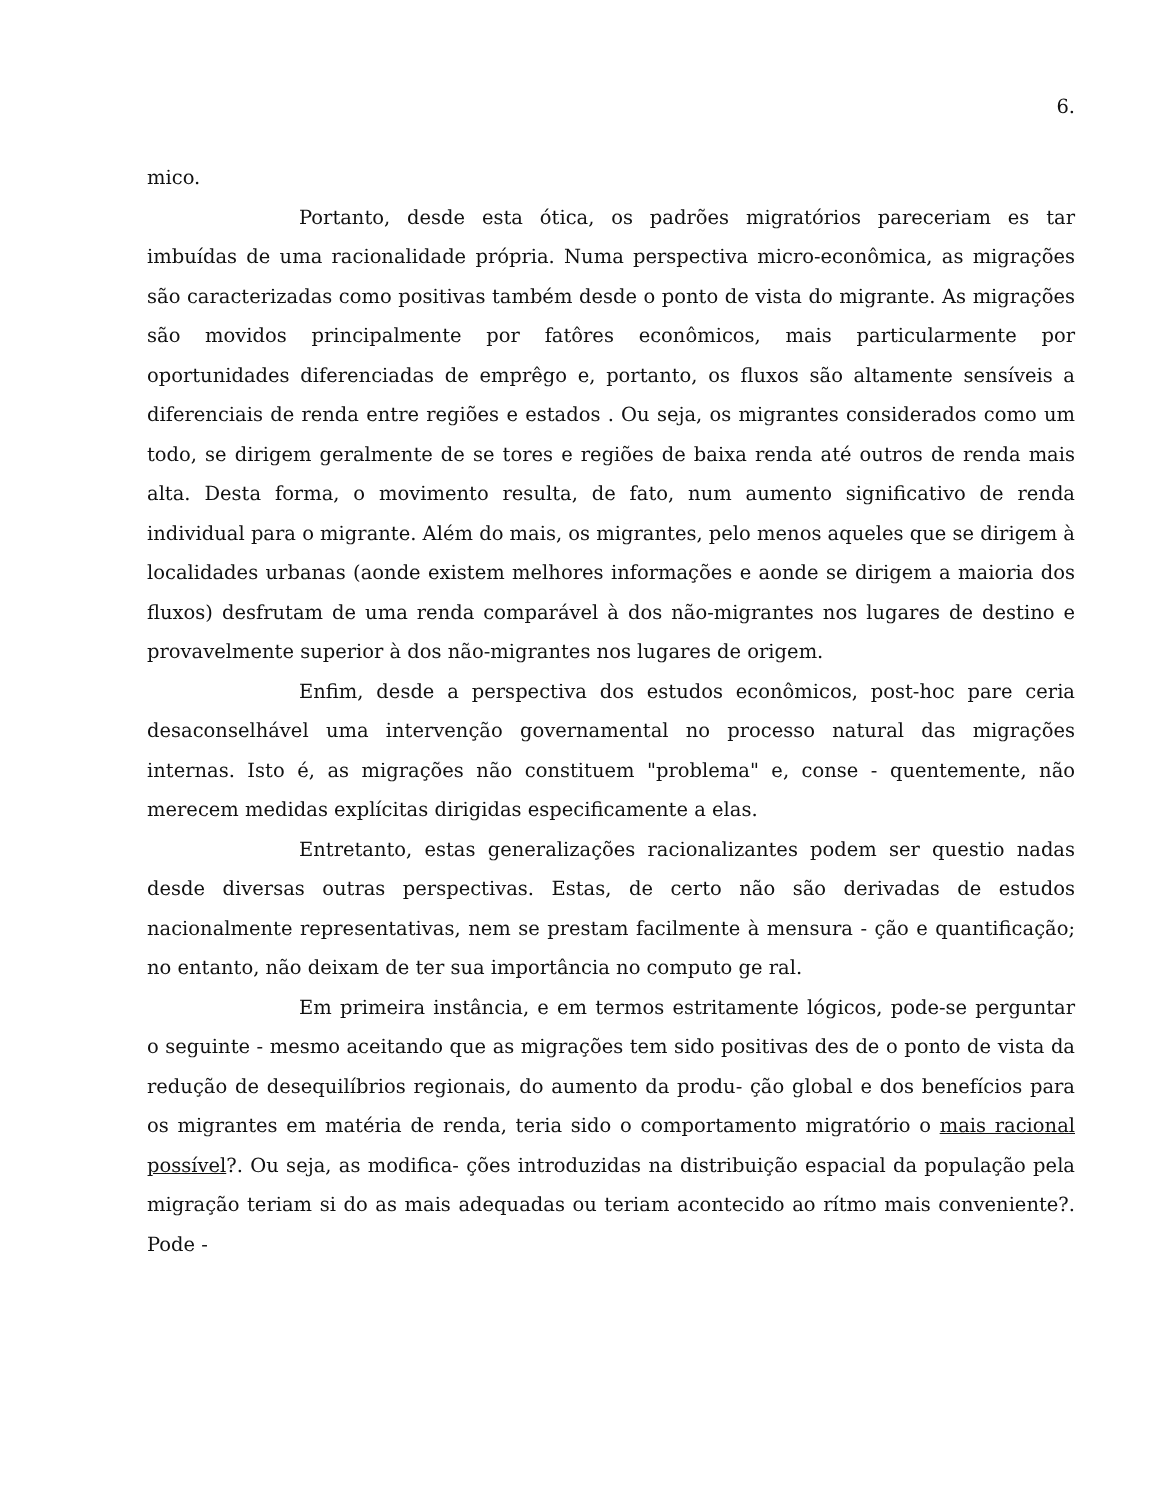6.
mico.
Portanto, desde esta ótica, os padrões migratórios pareceriam es tar imbuídas de uma racionalidade própria. Numa perspectiva micro-econômica, as migrações são caracterizadas como positivas também desde o ponto de vista do migrante. As migrações são movidos principalmente por fatôres econômicos, mais particularmente por oportunidades diferenciadas de emprêgo e, portanto, os fluxos são altamente sensíveis a diferenciais de renda entre regiões e estados . Ou seja, os migrantes considerados como um todo, se dirigem geralmente de se tores e regiões de baixa renda até outros de renda mais alta. Desta forma, o movimento resulta, de fato, num aumento significativo de renda individual para o migrante. Além do mais, os migrantes, pelo menos aqueles que se dirigem à localidades urbanas (aonde existem melhores informações e aonde se dirigem a maioria dos fluxos) desfrutam de uma renda comparável à dos não-migrantes nos lugares de destino e provavelmente superior à dos não-migrantes nos lugares de origem.
Enfim, desde a perspectiva dos estudos econômicos, post-hoc pare ceria desaconselhável uma intervenção governamental no processo natural das migrações internas. Isto é, as migrações não constituem "problema" e, conse - quentemente, não merecem medidas explícitas dirigidas especificamente a elas.
Entretanto, estas generalizações racionalizantes podem ser questio nadas desde diversas outras perspectivas. Estas, de certo não são derivadas de estudos nacionalmente representativas, nem se prestam facilmente à mensura - ção e quantificação; no entanto, não deixam de ter sua importância no computo ge ral.
Em primeira instância, e em termos estritamente lógicos, pode-se perguntar o seguinte - mesmo aceitando que as migrações tem sido positivas des de o ponto de vista da redução de desequilíbrios regionais, do aumento da produ- ção global e dos benefícios para os migrantes em matéria de renda, teria sido o comportamento migratório o mais racional possível?. Ou seja, as modifica- ções introduzidas na distribuição espacial da população pela migração teriam si do as mais adequadas ou teriam acontecido ao rítmo mais conveniente?. Pode -